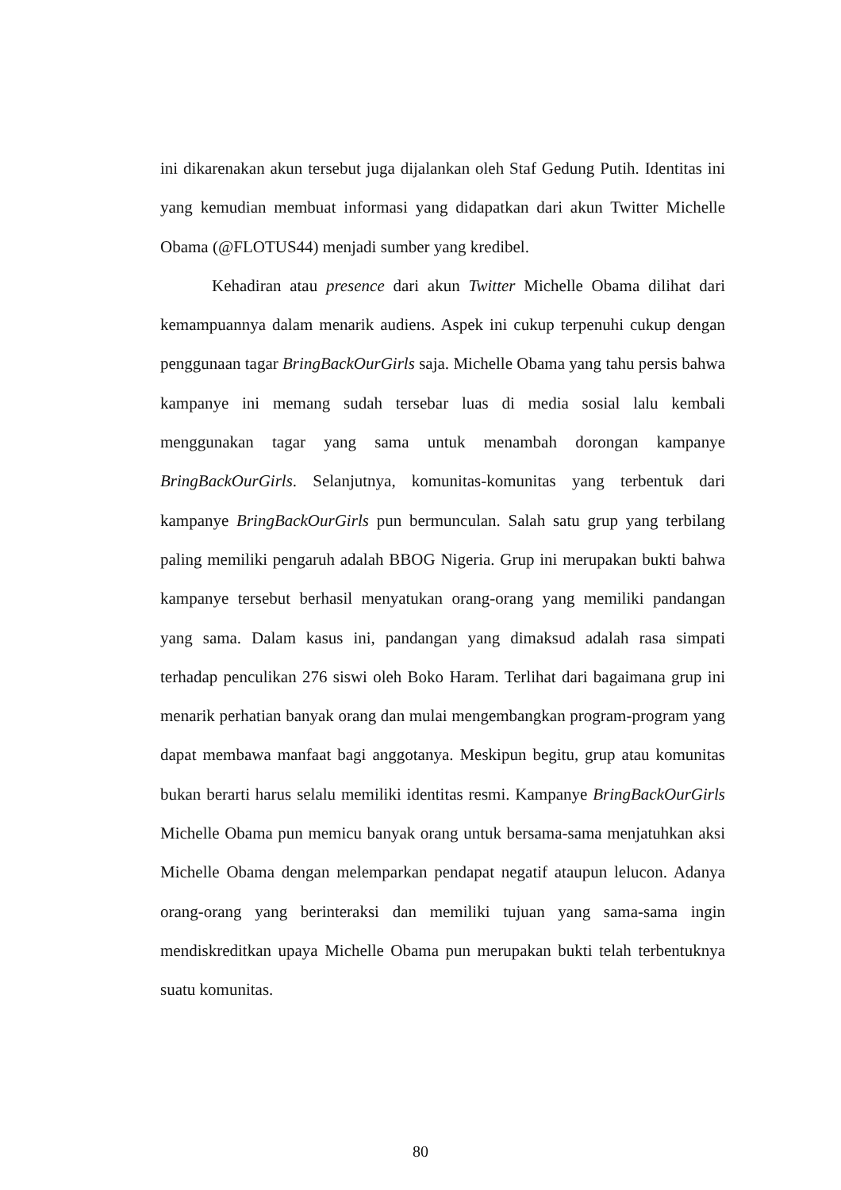ini dikarenakan akun tersebut juga dijalankan oleh Staf Gedung Putih. Identitas ini yang kemudian membuat informasi yang didapatkan dari akun Twitter Michelle Obama (@FLOTUS44) menjadi sumber yang kredibel.
Kehadiran atau presence dari akun Twitter Michelle Obama dilihat dari kemampuannya dalam menarik audiens. Aspek ini cukup terpenuhi cukup dengan penggunaan tagar BringBackOurGirls saja. Michelle Obama yang tahu persis bahwa kampanye ini memang sudah tersebar luas di media sosial lalu kembali menggunakan tagar yang sama untuk menambah dorongan kampanye BringBackOurGirls. Selanjutnya, komunitas-komunitas yang terbentuk dari kampanye BringBackOurGirls pun bermunculan. Salah satu grup yang terbilang paling memiliki pengaruh adalah BBOG Nigeria. Grup ini merupakan bukti bahwa kampanye tersebut berhasil menyatukan orang-orang yang memiliki pandangan yang sama. Dalam kasus ini, pandangan yang dimaksud adalah rasa simpati terhadap penculikan 276 siswi oleh Boko Haram. Terlihat dari bagaimana grup ini menarik perhatian banyak orang dan mulai mengembangkan program-program yang dapat membawa manfaat bagi anggotanya. Meskipun begitu, grup atau komunitas bukan berarti harus selalu memiliki identitas resmi. Kampanye BringBackOurGirls Michelle Obama pun memicu banyak orang untuk bersama-sama menjatuhkan aksi Michelle Obama dengan melemparkan pendapat negatif ataupun lelucon. Adanya orang-orang yang berinteraksi dan memiliki tujuan yang sama-sama ingin mendiskreditkan upaya Michelle Obama pun merupakan bukti telah terbentuknya suatu komunitas.
80